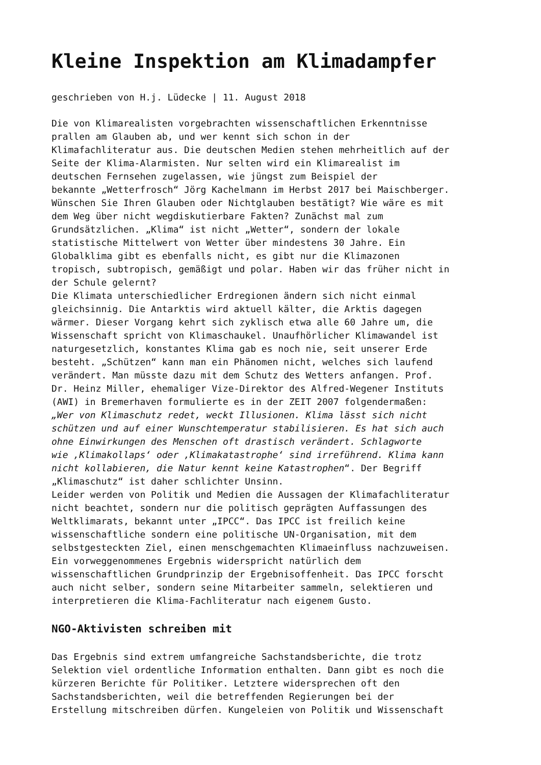Kleine Inspektion am Klimadampfer
geschrieben von H.j. Lüdecke | 11. August 2018
Die von Klimarealisten vorgebrachten wissenschaftlichen Erkenntnisse prallen am Glauben ab, und wer kennt sich schon in der Klimafachliteratur aus. Die deutschen Medien stehen mehrheitlich auf der Seite der Klima-Alarmisten. Nur selten wird ein Klimarealist im deutschen Fernsehen zugelassen, wie jüngst zum Beispiel der bekannte „Wetterfrosch“ Jörg Kachelmann im Herbst 2017 bei Maischberger. Wünschen Sie Ihren Glauben oder Nichtglauben bestätigt? Wie wäre es mit dem Weg über nicht wegdiskutierbare Fakten? Zunächst mal zum Grundsätzlichen. „Klima“ ist nicht „Wetter“, sondern der lokale statistische Mittelwert von Wetter über mindestens 30 Jahre. Ein Globalklima gibt es ebenfalls nicht, es gibt nur die Klimazonen tropisch, subtropisch, gemäßigt und polar. Haben wir das früher nicht in der Schule gelernt? Die Klimata unterschiedlicher Erdregionen ändern sich nicht einmal gleichsinnig. Die Antarktis wird aktuell kälter, die Arktis dagegen wärmer. Dieser Vorgang kehrt sich zyklisch etwa alle 60 Jahre um, die Wissenschaft spricht von Klimaschaukel. Unaufhörlicher Klimawandel ist naturgesetzlich, konstantes Klima gab es noch nie, seit unserer Erde besteht. „Schützen“ kann man ein Phänomen nicht, welches sich laufend verändert. Man müsste dazu mit dem Schutz des Wetters anfangen. Prof. Dr. Heinz Miller, ehemaliger Vize-Direktor des Alfred-Wegener Instituts (AWI) in Bremerhaven formulierte es in der ZEIT 2007 folgendermaßen: „Wer von Klimaschutz redet, weckt Illusionen. Klima lässt sich nicht schützen und auf einer Wunschtemperatur stabilisieren. Es hat sich auch ohne Einwirkungen des Menschen oft drastisch verändert. Schlagworte wie ‚Klimakollaps‘ oder ‚Klimakatastrophe‘ sind irreführend. Klima kann nicht kollabieren, die Natur kennt keine Katastrophen“. Der Begriff „Klimaschutz“ ist daher schlichter Unsinn. Leider werden von Politik und Medien die Aussagen der Klimafachliteratur nicht beachtet, sondern nur die politisch geprägten Auffassungen des Weltklimarats, bekannt unter „IPCC“. Das IPCC ist freilich keine wissenschaftliche sondern eine politische UN-Organisation, mit dem selbstgesteckten Ziel, einen menschgemachten Klimaeinfluss nachzuweisen. Ein vorweggenommenes Ergebnis widerspricht natürlich dem wissenschaftlichen Grundprinzip der Ergebnisoffenheit. Das IPCC forscht auch nicht selber, sondern seine Mitarbeiter sammeln, selektieren und interpretieren die Klima-Fachliteratur nach eigenem Gusto.
NGO-Aktivisten schreiben mit
Das Ergebnis sind extrem umfangreiche Sachstandsberichte, die trotz Selektion viel ordentliche Information enthalten. Dann gibt es noch die kürzeren Berichte für Politiker. Letztere widersprechen oft den Sachstandsberichten, weil die betreffenden Regierungen bei der Erstellung mitschreiben dürfen. Kungeleien von Politik und Wissenschaft